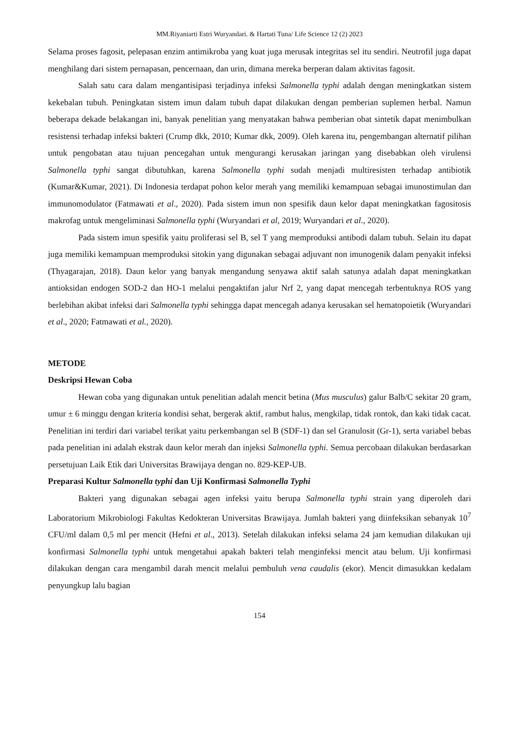MM.Riyaniarti Estri Wuryandari. & Hartati Tuna/ Life Science 12 (2) 2023
Selama proses fagosit, pelepasan enzim antimikroba yang kuat juga merusak integritas sel itu sendiri. Neutrofil juga dapat menghilang dari sistem pernapasan, pencernaan, dan urin, dimana mereka berperan dalam aktivitas fagosit.
Salah satu cara dalam mengantisipasi terjadinya infeksi Salmonella typhi adalah dengan meningkatkan sistem kekebalan tubuh. Peningkatan sistem imun dalam tubuh dapat dilakukan dengan pemberian suplemen herbal. Namun beberapa dekade belakangan ini, banyak penelitian yang menyatakan bahwa pemberian obat sintetik dapat menimbulkan resistensi terhadap infeksi bakteri (Crump dkk, 2010; Kumar dkk, 2009). Oleh karena itu, pengembangan alternatif pilihan untuk pengobatan atau tujuan pencegahan untuk mengurangi kerusakan jaringan yang disebabkan oleh virulensi Salmonella typhi sangat dibutuhkan, karena Salmonella typhi sudah menjadi multiresisten terhadap antibiotik (Kumar&Kumar, 2021). Di Indonesia terdapat pohon kelor merah yang memiliki kemampuan sebagai imunostimulan dan immunomodulator (Fatmawati et al., 2020). Pada sistem imun non spesifik daun kelor dapat meningkatkan fagositosis makrofag untuk mengeliminasi Salmonella typhi (Wuryandari et al, 2019; Wuryandari et al., 2020).
Pada sistem imun spesifik yaitu proliferasi sel B, sel T yang memproduksi antibodi dalam tubuh. Selain itu dapat juga memiliki kemampuan memproduksi sitokin yang digunakan sebagai adjuvant non imunogenik dalam penyakit infeksi (Thyagarajan, 2018). Daun kelor yang banyak mengandung senyawa aktif salah satunya adalah dapat meningkatkan antioksidan endogen SOD-2 dan HO-1 melalui pengaktifan jalur Nrf 2, yang dapat mencegah terbentuknya ROS yang berlebihan akibat infeksi dari Salmonella typhi sehingga dapat mencegah adanya kerusakan sel hematopoietik (Wuryandari et al., 2020; Fatmawati et al., 2020).
METODE
Deskripsi Hewan Coba
Hewan coba yang digunakan untuk penelitian adalah mencit betina (Mus musculus) galur Balb/C sekitar 20 gram, umur ± 6 minggu dengan kriteria kondisi sehat, bergerak aktif, rambut halus, mengkilap, tidak rontok, dan kaki tidak cacat. Penelitian ini terdiri dari variabel terikat yaitu perkembangan sel B (SDF-1) dan sel Granulosit (Gr-1), serta variabel bebas pada penelitian ini adalah ekstrak daun kelor merah dan injeksi Salmonella typhi. Semua percobaan dilakukan berdasarkan persetujuan Laik Etik dari Universitas Brawijaya dengan no. 829-KEP-UB.
Preparasi Kultur Salmonella typhi dan Uji Konfirmasi Salmonella Typhi
Bakteri yang digunakan sebagai agen infeksi yaitu berupa Salmonella typhi strain yang diperoleh dari Laboratorium Mikrobiologi Fakultas Kedokteran Universitas Brawijaya. Jumlah bakteri yang diinfeksikan sebanyak 10<sup>7</sup> CFU/ml dalam 0,5 ml per mencit (Hefni et al., 2013). Setelah dilakukan infeksi selama 24 jam kemudian dilakukan uji konfirmasi Salmonella typhi untuk mengetahui apakah bakteri telah menginfeksi mencit atau belum. Uji konfirmasi dilakukan dengan cara mengambil darah mencit melalui pembuluh vena caudalis (ekor). Mencit dimasukkan kedalam penyungkup lalu bagian
154